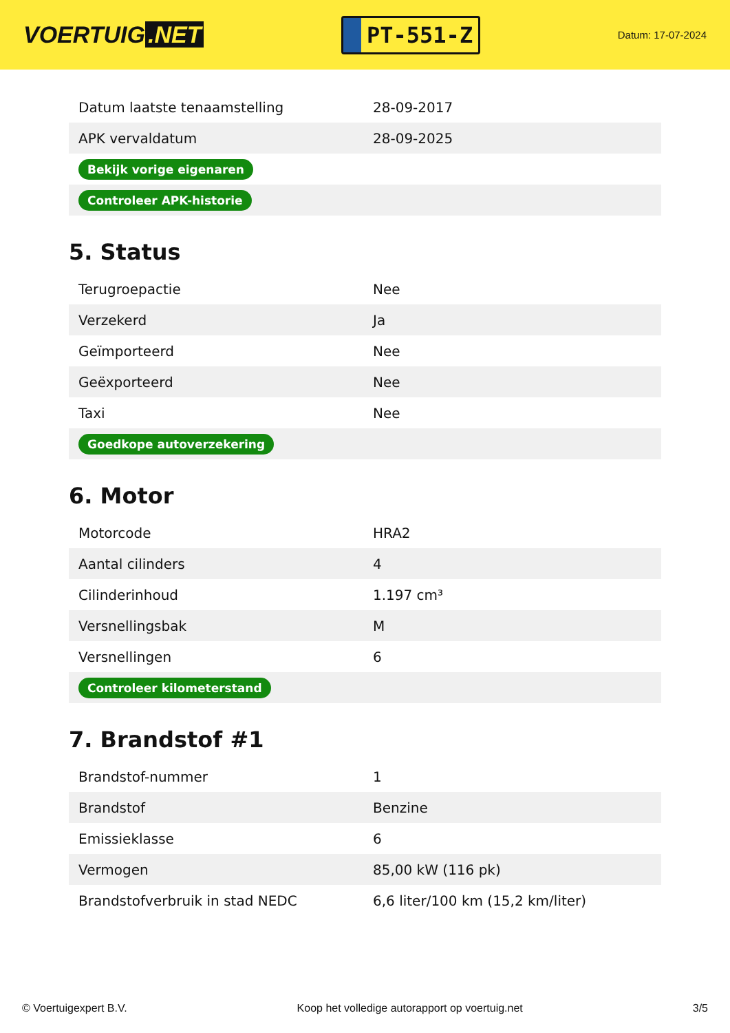VOERTUIG.NET
PT-551-Z
Datum: 17-07-2024
| Datum laatste tenaamstelling | 28-09-2017 |
| APK vervaldatum | 28-09-2025 |
| Bekijk vorige eigenaren | |
| Controleer APK-historie | |
5. Status
| Terugroepactie | Nee |
| Verzekerd | Ja |
| Geïmporteerd | Nee |
| Geëxporteerd | Nee |
| Taxi | Nee |
| Goedkope autoverzekering | |
6. Motor
| Motorcode | HRA2 |
| Aantal cilinders | 4 |
| Cilinderinhoud | 1.197 cm³ |
| Versnellingsbak | M |
| Versnellingen | 6 |
| Controleer kilometerstand | |
7. Brandstof #1
| Brandstof-nummer | 1 |
| Brandstof | Benzine |
| Emissieklasse | 6 |
| Vermogen | 85,00 kW (116 pk) |
| Brandstofverbruik in stad NEDC | 6,6 liter/100 km (15,2 km/liter) |
© Voertuigexpert B.V. Koop het volledige autorapport op voertuig.net 3/5